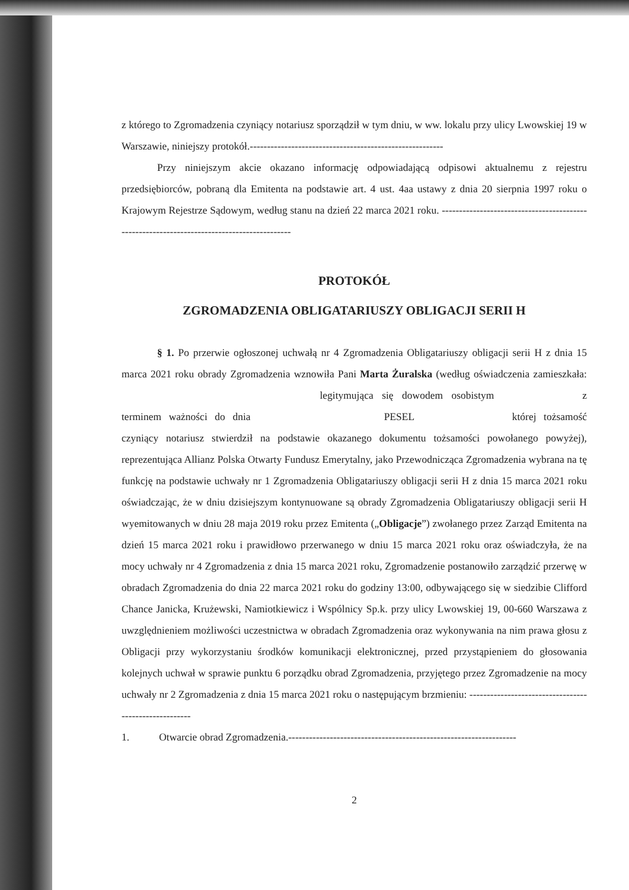z którego to Zgromadzenia czyniący notariusz sporządził w tym dniu, w ww. lokalu przy ulicy Lwowskiej 19 w Warszawie, niniejszy protokół.--------------------------------------------------------
Przy niniejszym akcie okazano informację odpowiadającą odpisowi aktualnemu z rejestru przedsiębiorców, pobraną dla Emitenta na podstawie art. 4 ust. 4aa ustawy z dnia 20 sierpnia 1997 roku o Krajowym Rejestrze Sądowym, według stanu na dzień 22 marca 2021 roku. -------------------------------------------------------------------------------------------
PROTOKÓŁ
ZGROMADZENIA OBLIGATARIUSZY OBLIGACJI SERII H
§ 1. Po przerwie ogłoszonej uchwałą nr 4 Zgromadzenia Obligatariuszy obligacji serii H z dnia 15 marca 2021 roku obrady Zgromadzenia wznowiła Pani Marta Żuralska (według oświadczenia zamieszkała: legitymująca się dowodem osobistym z terminem ważności do dnia PESEL której tożsamość czyniący notariusz stwierdził na podstawie okazanego dokumentu tożsamości powołanego powyżej), reprezentująca Allianz Polska Otwarty Fundusz Emerytalny, jako Przewodnicząca Zgromadzenia wybrana na tę funkcję na podstawie uchwały nr 1 Zgromadzenia Obligatariuszy obligacji serii H z dnia 15 marca 2021 roku oświadczając, że w dniu dzisiejszym kontynuowane są obrady Zgromadzenia Obligatariuszy obligacji serii H wyemitowanych w dniu 28 maja 2019 roku przez Emitenta („Obligacje”) zwołanego przez Zarząd Emitenta na dzień 15 marca 2021 roku i prawidłowo przerwanego w dniu 15 marca 2021 roku oraz oświadczyła, że na mocy uchwały nr 4 Zgromadzenia z dnia 15 marca 2021 roku, Zgromadzenie postanowiło zarządzić przerwę w obradach Zgromadzenia do dnia 22 marca 2021 roku do godziny 13:00, odbywającego się w siedzibie Clifford Chance Janicka, Krużewski, Namiotkiewicz i Wspólnicy Sp.k. przy ulicy Lwowskiej 19, 00-660 Warszawa z uwzględnieniem możliwości uczestnictwa w obradach Zgromadzenia oraz wykonywania na nim prawa głosu z Obligacji przy wykorzystaniu środków komunikacji elektronicznej, przed przystąpieniem do głosowania kolejnych uchwał w sprawie punktu 6 porządku obrad Zgromadzenia, przyjętego przez Zgromadzenie na mocy uchwały nr 2 Zgromadzenia z dnia 15 marca 2021 roku o następującym brzmieniu: ------------------------------------------------------
1. Otwarcie obrad Zgromadzenia.------------------------------------------------------------------
2